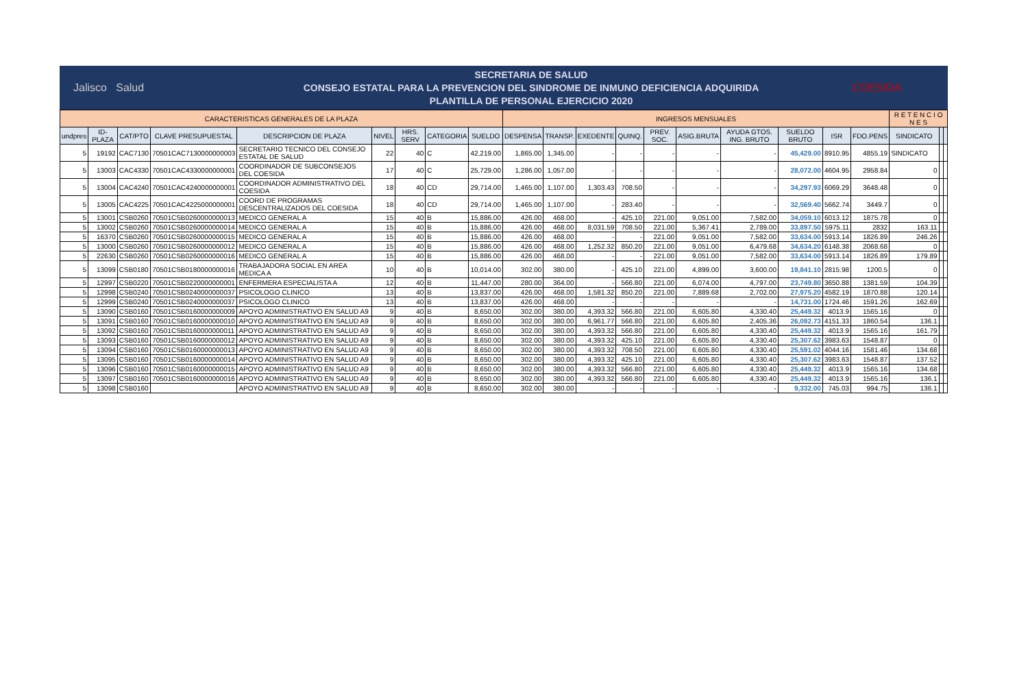Jalisco Salud
SECRETARIA DE SALUD
CONSEJO ESTATAL PARA LA PREVENCION DEL SINDROME DE INMUNO DEFICIENCIA ADQUIRIDA
PLANTILLA DE PERSONAL EJERCICIO 2020
COESIDA
| CARACTERISTICAS GENERALES DE LA PLAZA | | | | | | | | | INGRESOS MENSUALES | | | | | | | | | | R E T E N C I O N E S | | |
| --- | --- | --- | --- | --- | --- | --- | --- | --- | --- | --- | --- | --- | --- | --- | --- | --- | --- | --- | --- | --- | --- |
| undpres | ID-PLAZA | CAT/PTO | CLAVE PRESUPUESTAL | DESCRIPCION DE PLAZA | NIVEL | HRS. SERV | CATEGORIA | SUELDO | DESPENSA | TRANSP. | EXEDENTE | QUINQ. | PREV. SOC. | ASIG.BRUTA | AYUDA GTOS. ING. BRUTO | SUELDO BRUTO | ISR | FDO.PENS | SINDICATO | | |
| 5 | 19192 | CAC7130 | 70501CAC7130000000003 | SECRETARIO TECNICO DEL CONSEJO ESTATAL DE SALUD | 22 | 40 | C | 42,219.00 | 1,865.00 | 1,345.00 | - | - | - | - | - | 45,429.00 | 8910.95 | 4855.19 | SINDICATO | | |
| 5 | 13003 | CAC4330 | 70501CAC4330000000001 | COORDINADOR DE SUBCONSEJOS DEL COESIDA | 17 | 40 | C | 25,729.00 | 1,286.00 | 1,057.00 | - | - | - | - | - | 28,072.00 | 4604.95 | 2958.84 | 0 | | |
| 5 | 13004 | CAC4240 | 70501CAC4240000000001 | COORDINADOR ADMINISTRATIVO DEL COESIDA | 18 | 40 | CD | 29,714.00 | 1,465.00 | 1,107.00 | 1,303.43 | 708.50 | - | - | - | 34,297.93 | 6069.29 | 3648.48 | 0 | | |
| 5 | 13005 | CAC4225 | 70501CAC4225000000001 | COORD DE PROGRAMAS DESCENTRALIZADOS DEL COESIDA | 18 | 40 | CD | 29,714.00 | 1,465.00 | 1,107.00 | - | 283.40 | - | - | - | 32,569.40 | 5662.74 | 3449.7 | 0 | | |
| 5 | 13001 | CSB0260 | 70501CSB0260000000013 | MEDICO GENERAL A | 15 | 40 | B | 15,886.00 | 426.00 | 468.00 | - | 425.10 | 221.00 | 9,051.00 | 7,582.00 | 34,059.10 | 6013.12 | 1875.78 | 0 | | |
| 5 | 13002 | CSB0260 | 70501CSB0260000000014 | MEDICO GENERAL A | 15 | 40 | B | 15,886.00 | 426.00 | 468.00 | 8,031.59 | 708.50 | 221.00 | 5,367.41 | 2,789.00 | 33,897.50 | 5975.11 | 2832 | 163.11 | | |
| 5 | 16370 | CSB0260 | 70501CSB0260000000015 | MEDICO GENERAL A | 15 | 40 | B | 15,886.00 | 426.00 | 468.00 | - | - | 221.00 | 9,051.00 | 7,582.00 | 33,634.00 | 5913.14 | 1826.89 | 246.26 | | |
| 5 | 13000 | CSB0260 | 70501CSB0260000000012 | MEDICO GENERAL A | 15 | 40 | B | 15,886.00 | 426.00 | 468.00 | 1,252.32 | 850.20 | 221.00 | 9,051.00 | 6,479.68 | 34,634.20 | 6148.38 | 2068.68 | 0 | | |
| 5 | 22630 | CSB0260 | 70501CSB0260000000016 | MEDICO GENERAL A | 15 | 40 | B | 15,886.00 | 426.00 | 468.00 | - | - | 221.00 | 9,051.00 | 7,582.00 | 33,634.00 | 5913.14 | 1826.89 | 179.89 | | |
| 5 | 13099 | CSB0180 | 70501CSB0180000000016 | TRABAJADORA SOCIAL EN AREA MEDICA A | 10 | 40 | B | 10,014.00 | 302.00 | 380.00 | - | 425.10 | 221.00 | 4,899.00 | 3,600.00 | 19,841.10 | 2815.98 | 1200.5 | 0 | | |
| 5 | 12997 | CSB0220 | 70501CSB0220000000001 | ENFERMERA ESPECIALISTA A | 12 | 40 | B | 11,447.00 | 280.00 | 364.00 | - | 566.80 | 221.00 | 6,074.00 | 4,797.00 | 23,749.80 | 3650.88 | 1381.59 | 104.39 | | |
| 5 | 12998 | CSB0240 | 70501CSB0240000000037 | PSICOLOGO CLINICO | 13 | 40 | B | 13,837.00 | 426.00 | 468.00 | 1,581.32 | 850.20 | 221.00 | 7,889.68 | 2,702.00 | 27,975.20 | 4582.19 | 1870.88 | 120.14 | | |
| 5 | 12999 | CSB0240 | 70501CSB0240000000037 | PSICOLOGO CLINICO | 13 | 40 | B | 13,837.00 | 426.00 | 468.00 | - | - | - | - | - | 14,731.00 | 1724.46 | 1591.26 | 162.69 | | |
| 5 | 13090 | CSB0160 | 70501CSB0160000000009 | APOYO ADMINISTRATIVO EN SALUD A9 | 9 | 40 | B | 8,650.00 | 302.00 | 380.00 | 4,393.32 | 566.80 | 221.00 | 6,605.80 | 4,330.40 | 25,449.32 | 4013.9 | 1565.16 | 0 | | |
| 5 | 13091 | CSB0160 | 70501CSB0160000000010 | APOYO ADMINISTRATIVO EN SALUD A9 | 9 | 40 | B | 8,650.00 | 302.00 | 380.00 | 6,961.77 | 566.80 | 221.00 | 6,605.80 | 2,405.36 | 26,092.73 | 4151.33 | 1860.54 | 136.1 | | |
| 5 | 13092 | CSB0160 | 70501CSB0160000000011 | APOYO ADMINISTRATIVO EN SALUD A9 | 9 | 40 | B | 8,650.00 | 302.00 | 380.00 | 4,393.32 | 566.80 | 221.00 | 6,605.80 | 4,330.40 | 25,449.32 | 4013.9 | 1565.16 | 161.79 | | |
| 5 | 13093 | CSB0160 | 70501CSB0160000000012 | APOYO ADMINISTRATIVO EN SALUD A9 | 9 | 40 | B | 8,650.00 | 302.00 | 380.00 | 4,393.32 | 425.10 | 221.00 | 6,605.80 | 4,330.40 | 25,307.62 | 3983.63 | 1548.87 | 0 | | |
| 5 | 13094 | CSB0160 | 70501CSB0160000000013 | APOYO ADMINISTRATIVO EN SALUD A9 | 9 | 40 | B | 8,650.00 | 302.00 | 380.00 | 4,393.32 | 708.50 | 221.00 | 6,605.80 | 4,330.40 | 25,591.02 | 4044.16 | 1581.46 | 134.68 | | |
| 5 | 13095 | CSB0160 | 70501CSB0160000000014 | APOYO ADMINISTRATIVO EN SALUD A9 | 9 | 40 | B | 8,650.00 | 302.00 | 380.00 | 4,393.32 | 425.10 | 221.00 | 6,605.80 | 4,330.40 | 25,307.62 | 3983.63 | 1548.87 | 137.52 | | |
| 5 | 13096 | CSB0160 | 70501CSB0160000000015 | APOYO ADMINISTRATIVO EN SALUD A9 | 9 | 40 | B | 8,650.00 | 302.00 | 380.00 | 4,393.32 | 566.80 | 221.00 | 6,605.80 | 4,330.40 | 25,449.32 | 4013.9 | 1565.16 | 134.68 | | |
| 5 | 13097 | CSB0160 | 70501CSB0160000000016 | APOYO ADMINISTRATIVO EN SALUD A9 | 9 | 40 | B | 8,650.00 | 302.00 | 380.00 | 4,393.32 | 566.80 | 221.00 | 6,605.80 | 4,330.40 | 25,449.32 | 4013.9 | 1565.16 | 136.1 | | |
| 5 | 13098 | CSB0160 | | APOYO ADMINISTRATIVO EN SALUD A9 | 9 | 40 | B | 8,650.00 | 302.00 | 380.00 | - | - | - | - | - | 9,332.00 | 745.03 | 994.75 | 136.1 | | |